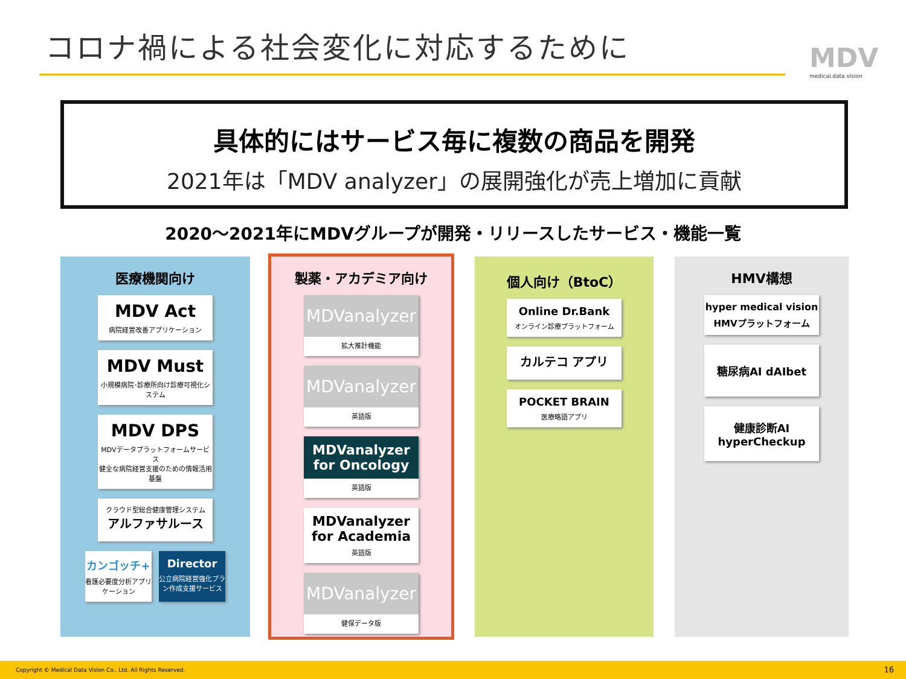コロナ禍による社会変化に対応するために
MDV
medical.data.vision
具体的にはサービス毎に複数の商品を開発
2021年は「MDV analyzer」の展開強化が売上増加に貢献
2020～2021年にMDVグループが開発・リリースしたサービス・機能一覧
医療機関向け
MDV Act
病院経営改善アプリケーション
MDV Must
小規模病院･診療所向け診療可視化システム
MDV DPS
MDVデータプラットフォームサービス
健全な病院経営支援のための情報活用基盤
クラウド型総合健康管理システム
アルファサルース
カンゴッチ+
看護必要度分析アプリケーション
Director
公立病院経営強化プラン作成支援サービス
製薬・アカデミア向け
MDVanalyzer
拡大推計機能
MDVanalyzer
英語版
MDVanalyzer for Oncology
英語版
MDVanalyzer for Academia
英語版
MDVanalyzer
健保データ版
個人向け（BtoC）
Online Dr.Bank
オンライン診療プラットフォーム
カルテコ アプリ
POCKET BRAIN
医療略語アプリ
HMV構想
hyper medical vision
HMVプラットフォーム
糖尿病AI dAIbet
健康診断AI
hyperCheckup
Copyright © Medical Data Vision Co., Ltd. All Rights Reserved. 16